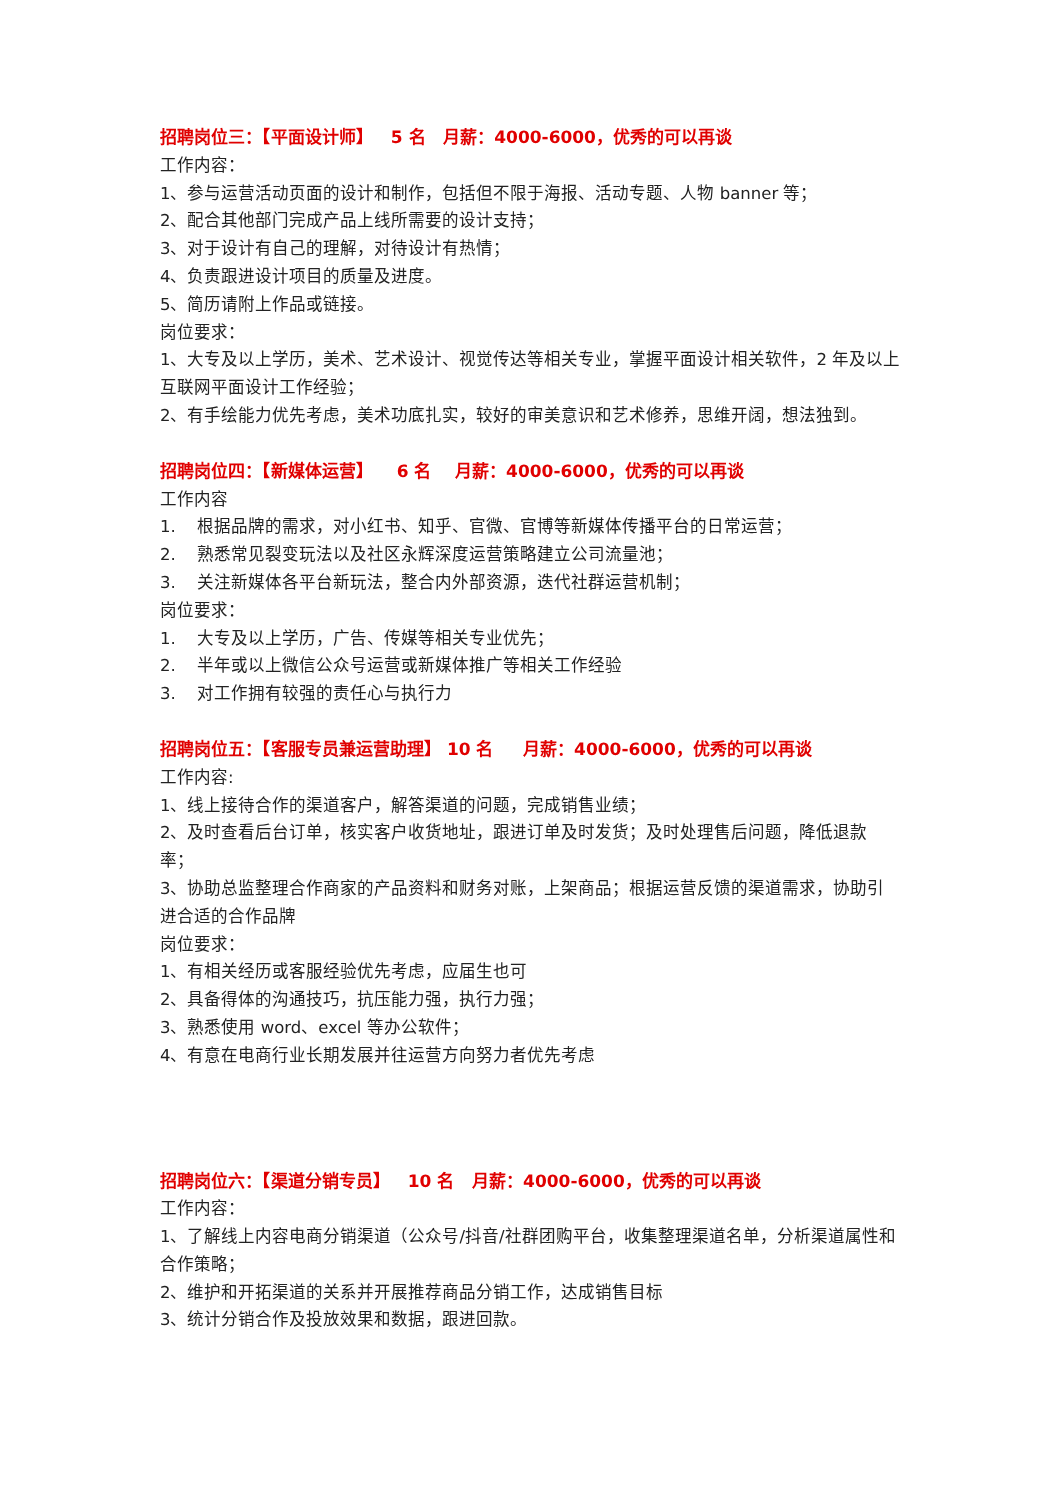招聘岗位三：【平面设计师】 5 名 月薪：4000-6000，优秀的可以再谈
工作内容：
1、参与运营活动页面的设计和制作，包括但不限于海报、活动专题、人物 banner 等；
2、配合其他部门完成产品上线所需要的设计支持；
3、对于设计有自己的理解，对待设计有热情；
4、负责跟进设计项目的质量及进度。
5、简历请附上作品或链接。
岗位要求：
1、大专及以上学历，美术、艺术设计、视觉传达等相关专业，掌握平面设计相关软件，2 年及以上互联网平面设计工作经验；
2、有手绘能力优先考虑，美术功底扎实，较好的审美意识和艺术修养，思维开阔，想法独到。
招聘岗位四：【新媒体运营】 6 名 月薪：4000-6000，优秀的可以再谈
工作内容
1. 根据品牌的需求，对小红书、知乎、官微、官博等新媒体传播平台的日常运营；
2. 熟悉常见裂变玩法以及社区永辉深度运营策略建立公司流量池；
3. 关注新媒体各平台新玩法，整合内外部资源，迭代社群运营机制；
岗位要求：
1. 大专及以上学历，广告、传媒等相关专业优先；
2. 半年或以上微信公众号运营或新媒体推广等相关工作经验
3. 对工作拥有较强的责任心与执行力
招聘岗位五：【客服专员兼运营助理】 10 名 月薪：4000-6000，优秀的可以再谈
工作内容:
1、线上接待合作的渠道客户，解答渠道的问题，完成销售业绩；
2、及时查看后台订单，核实客户收货地址，跟进订单及时发货；及时处理售后问题，降低退款率；
3、协助总监整理合作商家的产品资料和财务对账，上架商品；根据运营反馈的渠道需求，协助引进合适的合作品牌
岗位要求：
1、有相关经历或客服经验优先考虑，应届生也可
2、具备得体的沟通技巧，抗压能力强，执行力强；
3、熟悉使用 word、excel 等办公软件；
4、有意在电商行业长期发展并往运营方向努力者优先考虑
招聘岗位六：【渠道分销专员】 10 名 月薪：4000-6000，优秀的可以再谈
工作内容：
1、了解线上内容电商分销渠道（公众号/抖音/社群团购平台，收集整理渠道名单，分析渠道属性和合作策略；
2、维护和开拓渠道的关系并开展推荐商品分销工作，达成销售目标
3、统计分销合作及投放效果和数据，跟进回款。